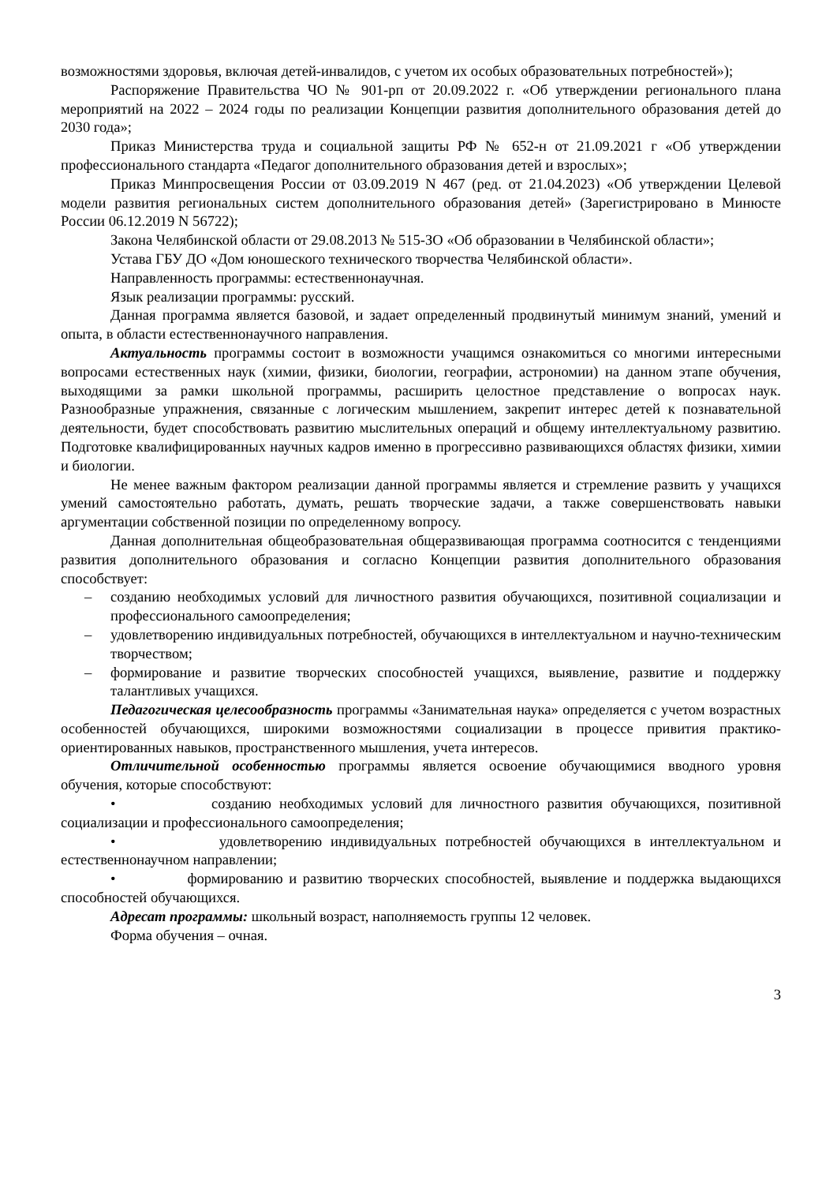возможностями здоровья, включая детей-инвалидов, с учетом их особых образовательных потребностей»);
Распоряжение Правительства ЧО № 901-рп от 20.09.2022 г. «Об утверждении регионального плана мероприятий на 2022 – 2024 годы по реализации Концепции развития дополнительного образования детей до 2030 года»;
Приказ Министерства труда и социальной защиты РФ № 652-н от 21.09.2021 г «Об утверждении профессионального стандарта «Педагог дополнительного образования детей и взрослых»;
Приказ Минпросвещения России от 03.09.2019 N 467 (ред. от 21.04.2023) «Об утверждении Целевой модели развития региональных систем дополнительного образования детей» (Зарегистрировано в Минюсте России 06.12.2019 N 56722);
Закона Челябинской области от 29.08.2013 № 515-ЗО «Об образовании в Челябинской области»;
Устава ГБУ ДО «Дом юношеского технического творчества Челябинской области».
Направленность программы: естественнонаучная.
Язык реализации программы: русский.
Данная программа является базовой, и задает определенный продвинутый минимум знаний, умений и опыта, в области естественнонаучного направления.
Актуальность программы состоит в возможности учащимся ознакомиться со многими интересными вопросами естественных наук (химии, физики, биологии, географии, астрономии) на данном этапе обучения, выходящими за рамки школьной программы, расширить целостное представление о вопросах наук. Разнообразные упражнения, связанные с логическим мышлением, закрепит интерес детей к познавательной деятельности, будет способствовать развитию мыслительных операций и общему интеллектуальному развитию. Подготовке квалифицированных научных кадров именно в прогрессивно развивающихся областях физики, химии и биологии.
Не менее важным фактором реализации данной программы является и стремление развить у учащихся умений самостоятельно работать, думать, решать творческие задачи, а также совершенствовать навыки аргументации собственной позиции по определенному вопросу.
Данная дополнительная общеобразовательная общеразвивающая программа соотносится с тенденциями развития дополнительного образования и согласно Концепции развития дополнительного образования способствует:
– созданию необходимых условий для личностного развития обучающихся, позитивной социализации и профессионального самоопределения;
– удовлетворению индивидуальных потребностей, обучающихся в интеллектуальном и научно-техническим творчеством;
– формирование и развитие творческих способностей учащихся, выявление, развитие и поддержку талантливых учащихся.
Педагогическая целесообразность программы «Занимательная наука» определяется с учетом возрастных особенностей обучающихся, широкими возможностями социализации в процессе привития практико-ориентированных навыков, пространственного мышления, учета интересов.
Отличительной особенностью программы является освоение обучающимися вводного уровня обучения, которые способствуют:
• созданию необходимых условий для личностного развития обучающихся, позитивной социализации и профессионального самоопределения;
• удовлетворению индивидуальных потребностей обучающихся в интеллектуальном и естественнонаучном направлении;
• формированию и развитию творческих способностей, выявление и поддержка выдающихся способностей обучающихся.
Адресат программы: школьный возраст, наполняемость группы 12 человек.
Форма обучения – очная.
3